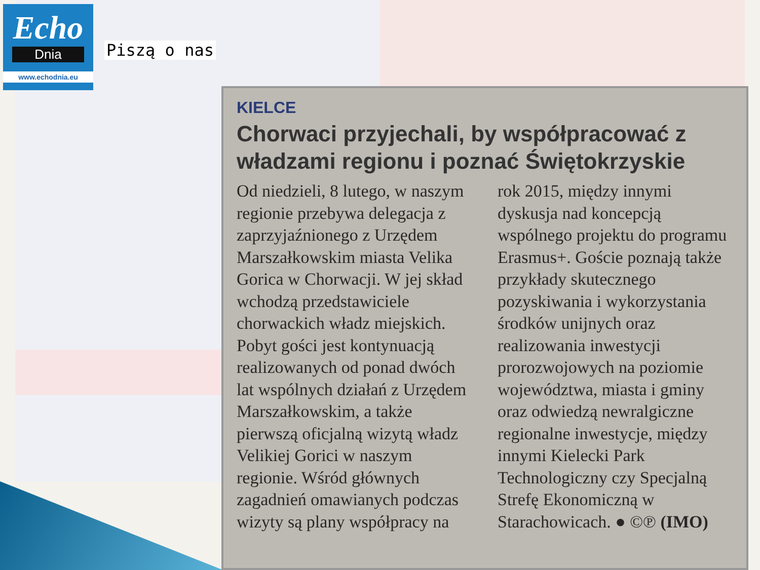Echo
Dnia
www.echodnia.eu
Piszą o nas
KIELCE
Chorwaci przyjechali, by współpracować z władzami regionu i poznać Świętokrzyskie
Od niedzieli, 8 lutego, w naszym regionie przebywa delegacja z zaprzyjaźnionego z Urzędem Marszałkowskim miasta Velika Gorica w Chorwacji. W jej skład wchodzą przedstawiciele chorwackich władz miejskich. Pobyt gości jest kontynuacją realizowanych od ponad dwóch lat wspólnych działań z Urzędem Marszałkowskim, a także pierwszą oficjalną wizytą władz Velikiej Gorici w naszym regionie. Wśród głównych zagadnień omawianych podczas wizyty są plany współpracy na rok 2015, między innymi dyskusja nad koncepcją wspólnego projektu do programu Erasmus+. Goście poznają także przykłady skutecznego pozyskiwania i wykorzystania środków unijnych oraz realizowania inwestycji prorozwojowych na poziomie województwa, miasta i gminy oraz odwiedzą newralgiczne regionalne inwestycje, między innymi Kielecki Park Technologiczny czy Specjalną Strefę Ekonomiczną w Starachowicach. ● ©℗ (IMO)